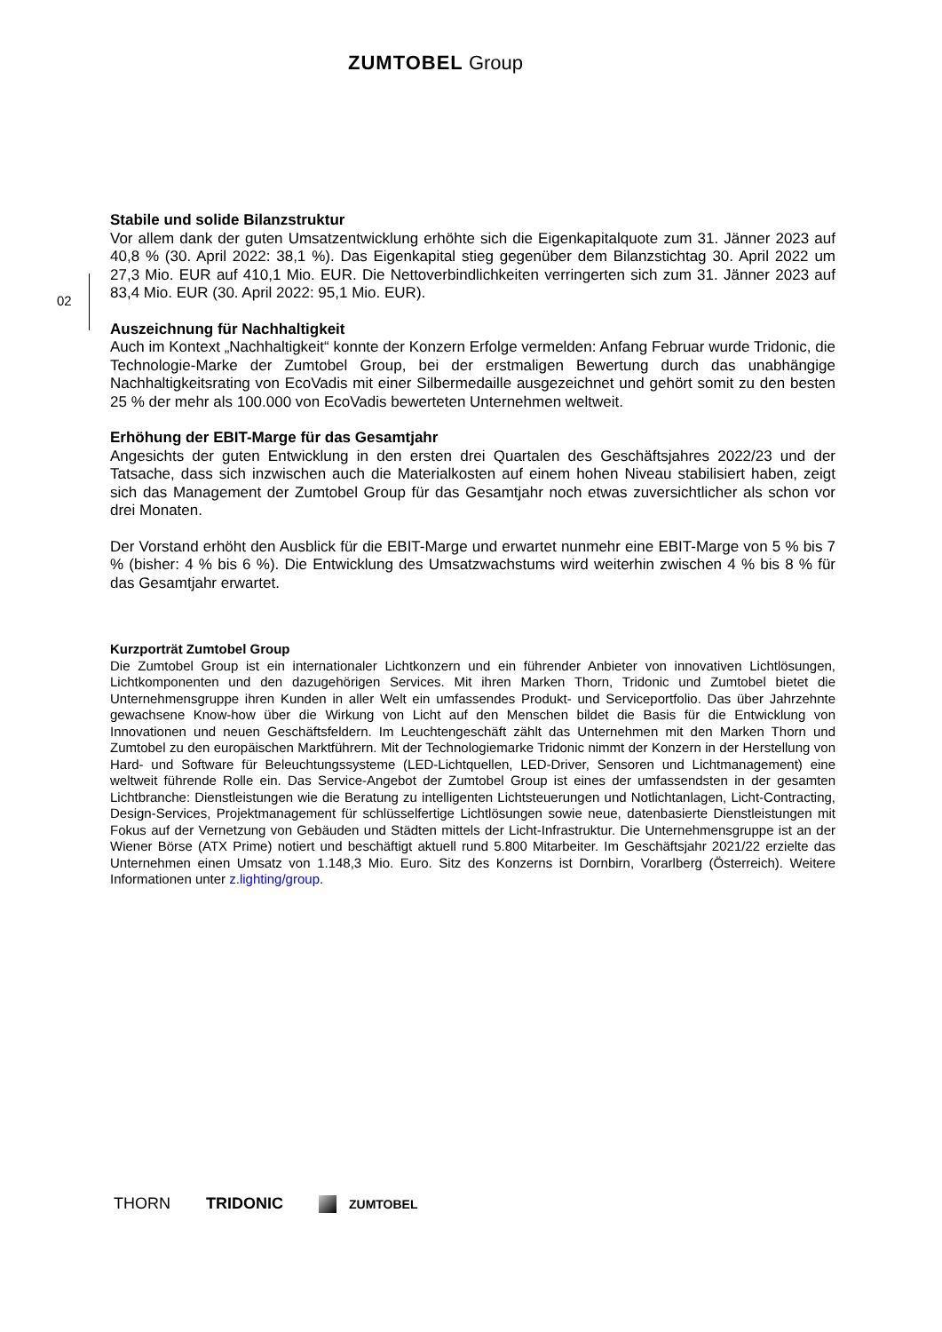ZUMTOBEL Group
02
Stabile und solide Bilanzstruktur
Vor allem dank der guten Umsatzentwicklung erhöhte sich die Eigenkapitalquote zum 31. Jänner 2023 auf 40,8 % (30. April 2022: 38,1 %). Das Eigenkapital stieg gegenüber dem Bilanzstichtag 30. April 2022 um 27,3 Mio. EUR auf 410,1 Mio. EUR. Die Nettoverbindlichkeiten verringerten sich zum 31. Jänner 2023 auf 83,4 Mio. EUR (30. April 2022: 95,1 Mio. EUR).
Auszeichnung für Nachhaltigkeit
Auch im Kontext „Nachhaltigkeit“ konnte der Konzern Erfolge vermelden: Anfang Februar wurde Tridonic, die Technologie-Marke der Zumtobel Group, bei der erstmaligen Bewertung durch das unabhängige Nachhaltigkeitsrating von EcoVadis mit einer Silbermedaille ausgezeichnet und gehört somit zu den besten 25 % der mehr als 100.000 von EcoVadis bewerteten Unternehmen weltweit.
Erhöhung der EBIT-Marge für das Gesamtjahr
Angesichts der guten Entwicklung in den ersten drei Quartalen des Geschäftsjahres 2022/23 und der Tatsache, dass sich inzwischen auch die Materialkosten auf einem hohen Niveau stabilisiert haben, zeigt sich das Management der Zumtobel Group für das Gesamtjahr noch etwas zuversichtlicher als schon vor drei Monaten.
Der Vorstand erhöht den Ausblick für die EBIT-Marge und erwartet nunmehr eine EBIT-Marge von 5 % bis 7 % (bisher: 4 % bis 6 %). Die Entwicklung des Umsatzwachstums wird weiterhin zwischen 4 % bis 8 % für das Gesamtjahr erwartet.
Kurzporträt Zumtobel Group
Die Zumtobel Group ist ein internationaler Lichtkonzern und ein führender Anbieter von innovativen Lichtlösungen, Lichtkomponenten und den dazugehörigen Services. Mit ihren Marken Thorn, Tridonic und Zumtobel bietet die Unternehmensgruppe ihren Kunden in aller Welt ein umfassendes Produkt- und Serviceportfolio. Das über Jahrzehnte gewachsene Know-how über die Wirkung von Licht auf den Menschen bildet die Basis für die Entwicklung von Innovationen und neuen Geschäftsfeldern. Im Leuchtengeschäft zählt das Unternehmen mit den Marken Thorn und Zumtobel zu den europäischen Marktführern. Mit der Technologiemarke Tridonic nimmt der Konzern in der Herstellung von Hard- und Software für Beleuchtungssysteme (LED-Lichtquellen, LED-Driver, Sensoren und Lichtmanagement) eine weltweit führende Rolle ein. Das Service-Angebot der Zumtobel Group ist eines der umfassendsten in der gesamten Lichtbranche: Dienstleistungen wie die Beratung zu intelligenten Lichtsteuerungen und Notlichtanlagen, Licht-Contracting, Design-Services, Projektmanagement für schlüsselfertige Lichtlösungen sowie neue, datenbasierte Dienstleistungen mit Fokus auf der Vernetzung von Gebäuden und Städten mittels der Licht-Infrastruktur. Die Unternehmensgruppe ist an der Wiener Börse (ATX Prime) notiert und beschäftigt aktuell rund 5.800 Mitarbeiter. Im Geschäftsjahr 2021/22 erzielte das Unternehmen einen Umsatz von 1.148,3 Mio. Euro. Sitz des Konzerns ist Dornbirn, Vorarlberg (Österreich). Weitere Informationen unter z.lighting/group.
THORN TRIDONIC ZUMTOBEL